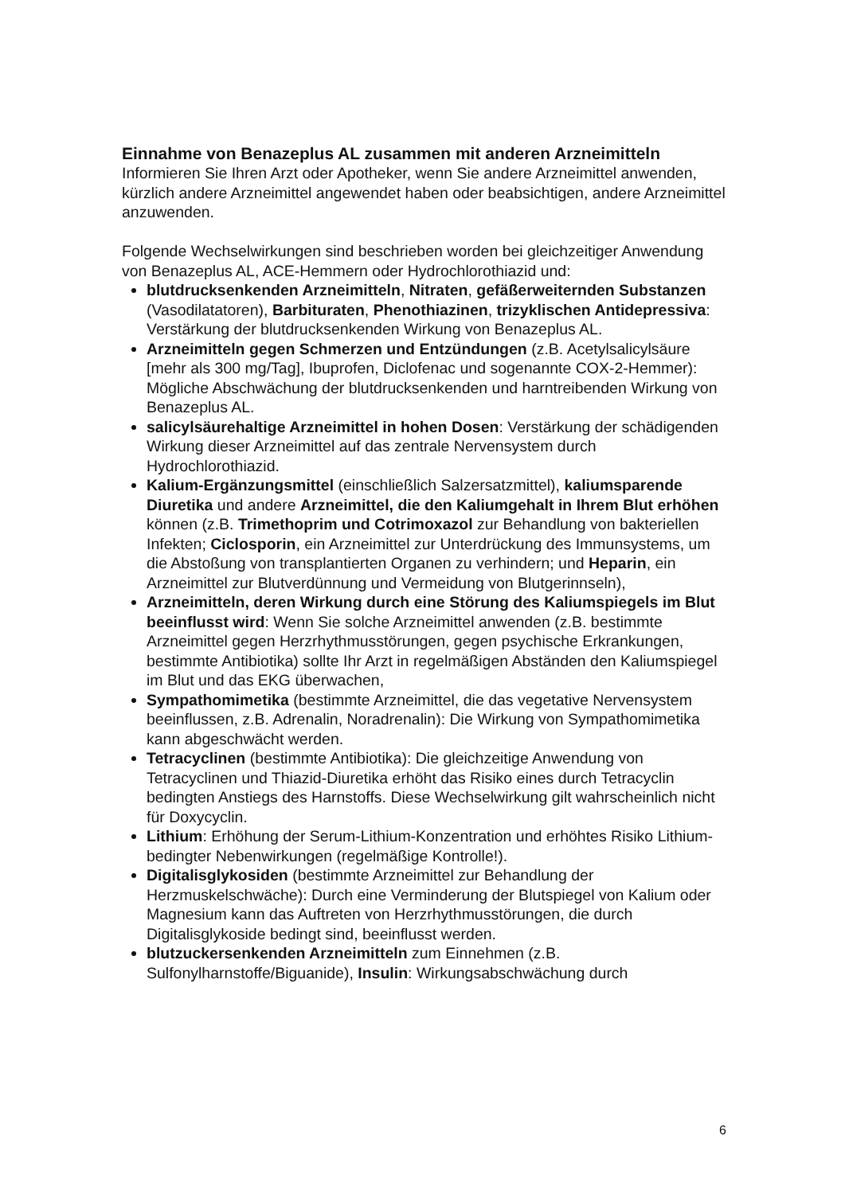Einnahme von Benazeplus AL zusammen mit anderen Arzneimitteln
Informieren Sie Ihren Arzt oder Apotheker, wenn Sie andere Arzneimittel anwenden, kürzlich andere Arzneimittel angewendet haben oder beabsichtigen, andere Arzneimittel anzuwenden.
Folgende Wechselwirkungen sind beschrieben worden bei gleichzeitiger Anwendung von Benazeplus AL, ACE-Hemmern oder Hydrochlorothiazid und:
blutdrucksenkenden Arzneimitteln, Nitraten, gefäßerweiternden Substanzen (Vasodilatatoren), Barbituraten, Phenothiazinen, trizyklischen Antidepressiva: Verstärkung der blutdrucksenkenden Wirkung von Benazeplus AL.
Arzneimitteln gegen Schmerzen und Entzündungen (z.B. Acetylsalicylsäure [mehr als 300 mg/Tag], Ibuprofen, Diclofenac und sogenannte COX-2-Hemmer): Mögliche Abschwächung der blutdrucksenkenden und harntreibenden Wirkung von Benazeplus AL.
salicylsäurehaltige Arzneimittel in hohen Dosen: Verstärkung der schädigenden Wirkung dieser Arzneimittel auf das zentrale Nervensystem durch Hydrochlorothiazid.
Kalium-Ergänzungsmittel (einschließlich Salzersatzmittel), kaliumsparende Diuretika und andere Arzneimittel, die den Kaliumgehalt in Ihrem Blut erhöhen können (z.B. Trimethoprim und Cotrimoxazol zur Behandlung von bakteriellen Infekten; Ciclosporin, ein Arzneimittel zur Unterdrückung des Immunsystems, um die Abstoßung von transplantierten Organen zu verhindern; und Heparin, ein Arzneimittel zur Blutverdünnung und Vermeidung von Blutgerinnseln),
Arzneimitteln, deren Wirkung durch eine Störung des Kaliumspiegels im Blut beeinflusst wird: Wenn Sie solche Arzneimittel anwenden (z.B. bestimmte Arzneimittel gegen Herzrhythmusstörungen, gegen psychische Erkrankungen, bestimmte Antibiotika) sollte Ihr Arzt in regelmäßigen Abständen den Kaliumspiegel im Blut und das EKG überwachen,
Sympathomimetika (bestimmte Arzneimittel, die das vegetative Nervensystem beeinflussen, z.B. Adrenalin, Noradrenalin): Die Wirkung von Sympathomimetika kann abgeschwächt werden.
Tetracyclinen (bestimmte Antibiotika): Die gleichzeitige Anwendung von Tetracyclinen und Thiazid-Diuretika erhöht das Risiko eines durch Tetracyclin bedingten Anstiegs des Harnstoffs. Diese Wechselwirkung gilt wahrscheinlich nicht für Doxycyclin.
Lithium: Erhöhung der Serum-Lithium-Konzentration und erhöhtes Risiko Lithium-bedingter Nebenwirkungen (regelmäßige Kontrolle!).
Digitalisglykosiden (bestimmte Arzneimittel zur Behandlung der Herzmuskelschwäche): Durch eine Verminderung der Blutspiegel von Kalium oder Magnesium kann das Auftreten von Herzrhythmusstörungen, die durch Digitalisglykoside bedingt sind, beeinflusst werden.
blutzuckersenkenden Arzneimitteln zum Einnehmen (z.B. Sulfonylharnstoffe/Biguanide), Insulin: Wirkungsabschwächung durch
6